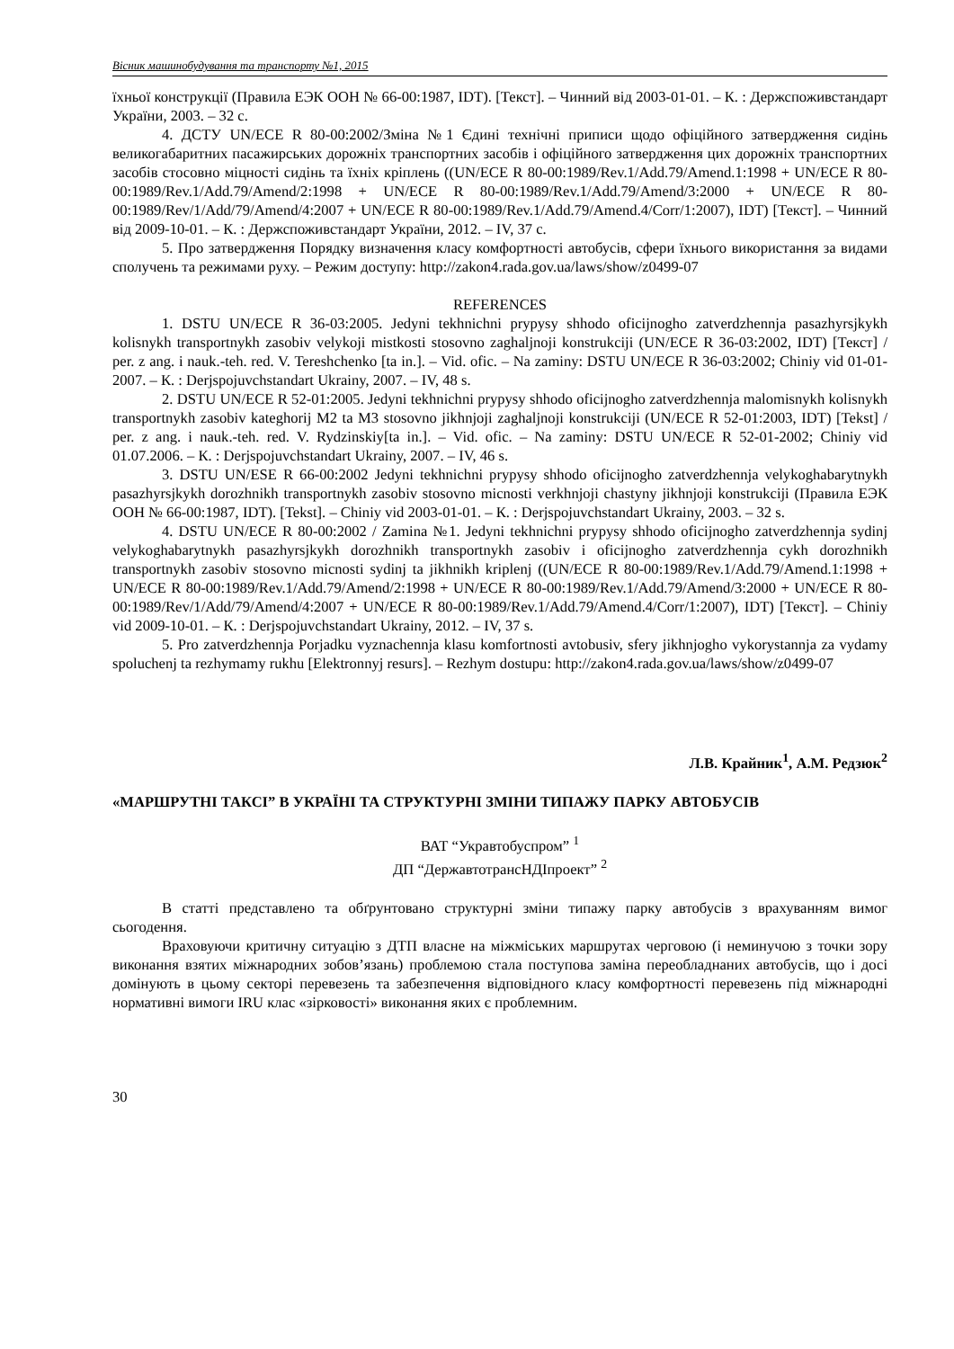Вісник машинобудування та транспорту №1, 2015
їхньої конструкції (Правила ЕЭК ООН № 66-00:1987, IDT). [Текст]. – Чинний від 2003-01-01. – К. : Держспоживстандарт України, 2003. – 32 с.
4. ДСТУ UN/ECE R 80-00:2002/Зміна №1 Єдині технічні приписи щодо офіційного затвердження сидінь великогабаритних пасажирських дорожніх транспортних засобів і офіційного затвердження цих дорожніх транспортних засобів стосовно міцності сидінь та їхніх кріплень ((UN/ECE R 80-00:1989/Rev.1/Add.79/Amend.1:1998 + UN/ECE R 80-00:1989/Rev.1/Add.79/Amend/2:1998 + UN/ECE R 80-00:1989/Rev.1/Add.79/Amend/3:2000 + UN/ECE R 80-00:1989/Rev/1/Add/79/Amend/4:2007 + UN/ECE R 80-00:1989/Rev.1/Add.79/Amend.4/Corr/1:2007), IDT) [Текст]. – Чинний від 2009-10-01. – К. : Держспоживстандарт України, 2012. – IV, 37 с.
5. Про затвердження Порядку визначення класу комфортності автобусів, сфери їхнього використання за видами сполучень та режимами руху. – Режим доступу: http://zakon4.rada.gov.ua/laws/show/z0499-07
REFERENCES
1. DSTU UN/ECE R 36-03:2005. Jedyni tekhnichni prypysy shhodo oficijnogho zatverdzhennja pasazhyrsjkykh kolisnykh transportnykh zasobiv velykoji mistkosti stosovno zaghaljnoji konstrukciji (UN/ECE R 36-03:2002, IDT) [Текст] / per. z ang. i nauk.-teh. red. V. Tereshchenko [ta in.]. – Vid. ofic. – Na zaminy: DSTU UN/ECE R 36-03:2002; Chiniy vid 01-01-2007. – К. : Derjspojuvchstandart Ukrainy, 2007. – IV, 48 s.
2. DSTU UN/ECE R 52-01:2005. Jedyni tekhnichni prypysy shhodo oficijnogho zatverdzhennja malomisnykh kolisnykh transportnykh zasobiv kateghorij M2 ta M3 stosovno jikhnjoji zaghaljnoji konstrukciji (UN/ECE R 52-01:2003, IDT) [Tekst] / per. z ang. i nauk.-teh. red. V. Rydzinskiy[ta in.]. – Vid. ofic. – Na zaminy: DSTU UN/ECE R 52-01-2002; Chiniy vid 01.07.2006. – К. : Derjspojuvchstandart Ukrainy, 2007. – IV, 46 s.
3. DSTU UN/ESE R 66-00:2002 Jedyni tekhnichni prypysy shhodo oficijnogho zatverdzhennja velykoghabarytnykh pasazhyrsjkykh dorozhnikh transportnykh zasobiv stosovno micnosti verkhnjoji chastyny jikhnjoji konstrukciji (Правила ЕЭК ООН № 66-00:1987, IDT). [Tekst]. – Chiniy vid 2003-01-01. – К. : Derjspojuvchstandart Ukrainy, 2003. – 32 s.
4. DSTU UN/ECE R 80-00:2002 / Zamina №1. Jedyni tekhnichni prypysy shhodo oficijnogho zatverdzhennja sydinj velykoghabarytnykh pasazhyrsjkykh dorozhnikh transportnykh zasobiv i oficijnogho zatverdzhennja cykh dorozhnikh transportnykh zasobiv stosovno micnosti sydinj ta jikhnikh kriplenj ((UN/ECE R 80-00:1989/Rev.1/Add.79/Amend.1:1998 + UN/ECE R 80-00:1989/Rev.1/Add.79/Amend/2:1998 + UN/ECE R 80-00:1989/Rev.1/Add.79/Amend/3:2000 + UN/ECE R 80-00:1989/Rev/1/Add/79/Amend/4:2007 + UN/ECE R 80-00:1989/Rev.1/Add.79/Amend.4/Corr/1:2007), IDT) [Текст]. – Chiniy vid 2009-10-01. – К. : Derjspojuvchstandart Ukrainy, 2012. – IV, 37 s.
5. Pro zatverdzhennja Porjadku vyznachennja klasu komfortnosti avtobusiv, sfery jikhnjogho vykorystannja za vydamy spoluchenj ta rezhymamy rukhu [Elektronnyj resurs]. – Rezhym dostupu: http://zakon4.rada.gov.ua/laws/show/z0499-07
Л.В. Крайник<sup>1</sup>, А.М. Редзюк<sup>2</sup>
«МАРШРУТНІ ТАКСІ” В УКРАЇНІ ТА СТРУКТУРНІ ЗМІНИ ТИПАЖУ ПАРКУ АВТОБУСІВ
ВАТ “Укравтобуспром” <sup>1</sup>
ДП “ДержавтотрансНДІпроект” <sup>2</sup>
В статті представлено та обґрунтовано структурні зміни типажу парку автобусів з врахуванням вимог сьогодення.
Враховуючи критичну ситуацію з ДТП власне на міжміських маршрутах черговою (і неминучою з точки зору виконання взятих міжнародних зобов’язань) проблемою стала поступова заміна переобладнаних автобусів, що і досі домінують в цьому секторі перевезень та забезпечення відповідного класу комфортності перевезень під міжнародні нормативні вимоги IRU клас «зірковості» виконання яких є проблемним.
30